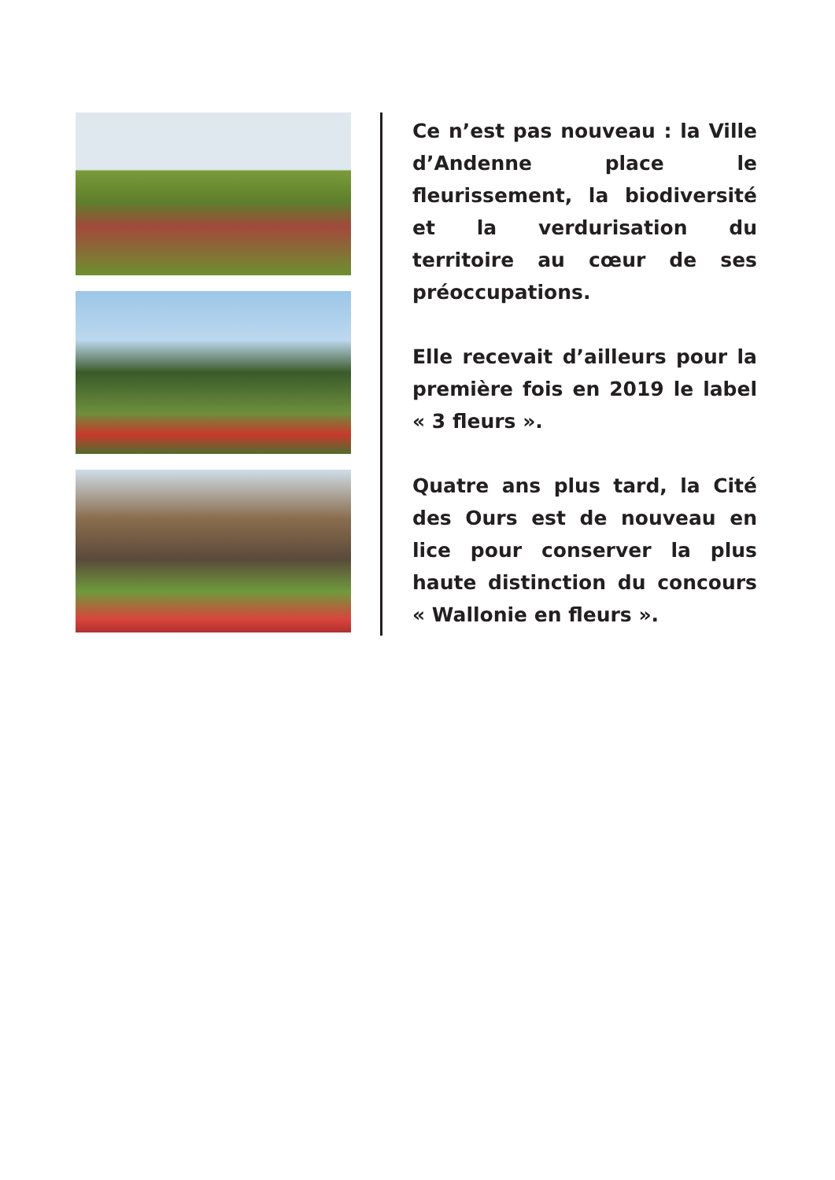Ce n’est pas nouveau : la Ville d’Andenne place le fleurissement, la biodiversité et la verdurisation du territoire au cœur de ses préoccupations.
Elle recevait d’ailleurs pour la première fois en 2019 le label « 3 fleurs ».
Quatre ans plus tard, la Cité des Ours est de nouveau en lice pour conserver la plus haute distinction du concours « Wallonie en fleurs ».